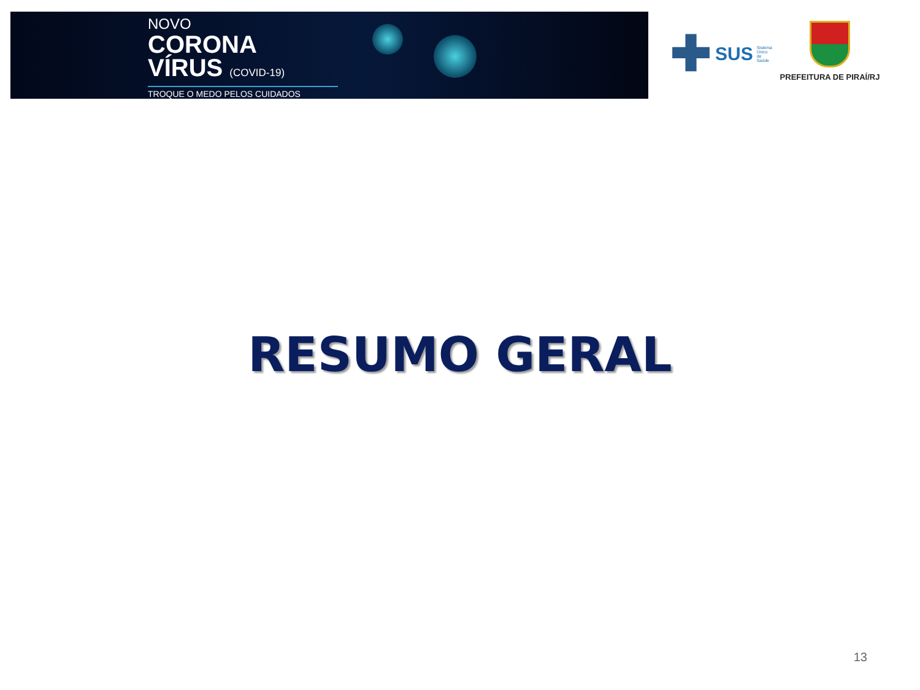NOVO
CORONA
VÍRUS (COVID-19)
TROQUE O MEDO PELOS CUIDADOS
✚ SUS Sistema
Único
de Saúde
PREFEITURA DE PIRAÍ/RJ
RESUMO GERAL
13